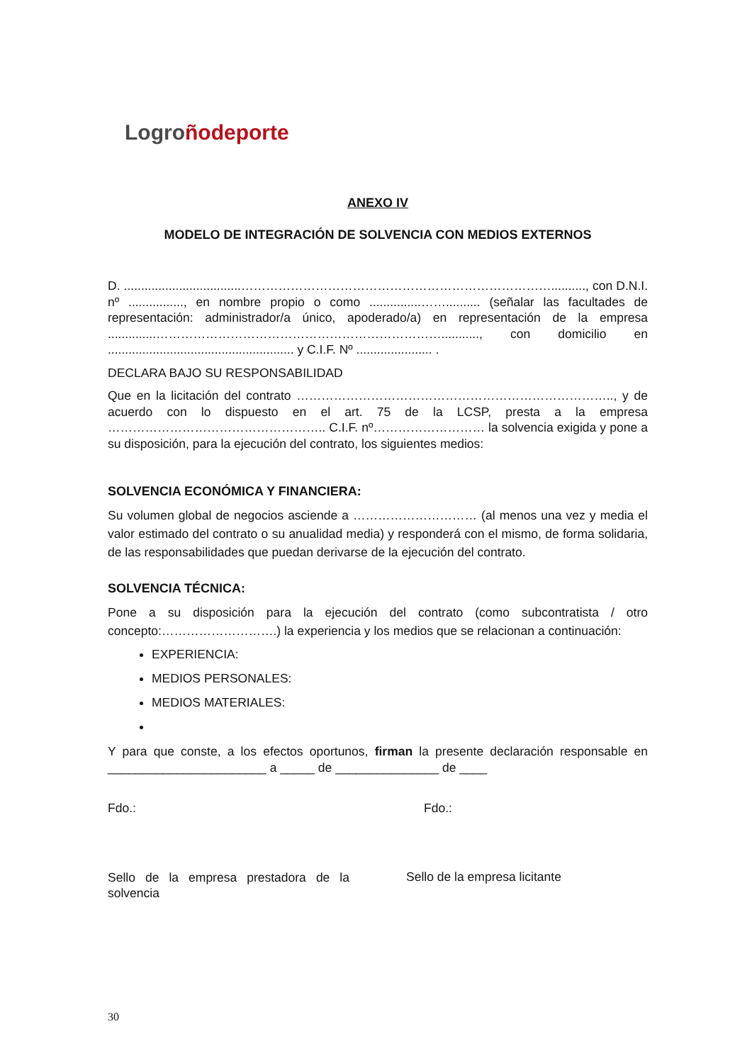Logro ñodeporte
ANEXO IV
MODELO DE INTEGRACIÓN DE SOLVENCIA CON MEDIOS EXTERNOS
D. ..................................………………………………………………………………….........., con D.N.I. nº ................, en nombre propio o como ...............…….......... (señalar las facultades de representación: administrador/a único, apoderado/a) en representación de la empresa ..............……………………………………………………………..........., con domicilio en ...................................................... y C.I.F. Nº ...................... .
DECLARA BAJO SU RESPONSABILIDAD
Que en la licitación del contrato ………………………………………………………………….., y de acuerdo con lo dispuesto en el art. 75 de la LCSP, presta a la empresa …………………………………………….. C.I.F. nº……………………… la solvencia exigida y pone a su disposición, para la ejecución del contrato, los siguientes medios:
SOLVENCIA ECONÓMICA Y FINANCIERA:
Su volumen global de negocios asciende a ………………………… (al menos una vez y media el valor estimado del contrato o su anualidad media) y responderá con el mismo, de forma solidaria, de las responsabilidades que puedan derivarse de la ejecución del contrato.
SOLVENCIA TÉCNICA:
Pone a su disposición para la ejecución del contrato (como subcontratista / otro concepto:……………………….) la experiencia y los medios que se relacionan a continuación:
EXPERIENCIA:
MEDIOS PERSONALES:
MEDIOS MATERIALES:
Y para que conste, a los efectos oportunos, firman la presente declaración responsable en _______________________ a _____ de _______________ de ____
Fdo.: Fdo.:
Sello de la empresa prestadora de la solvencia
Sello de la empresa licitante
30